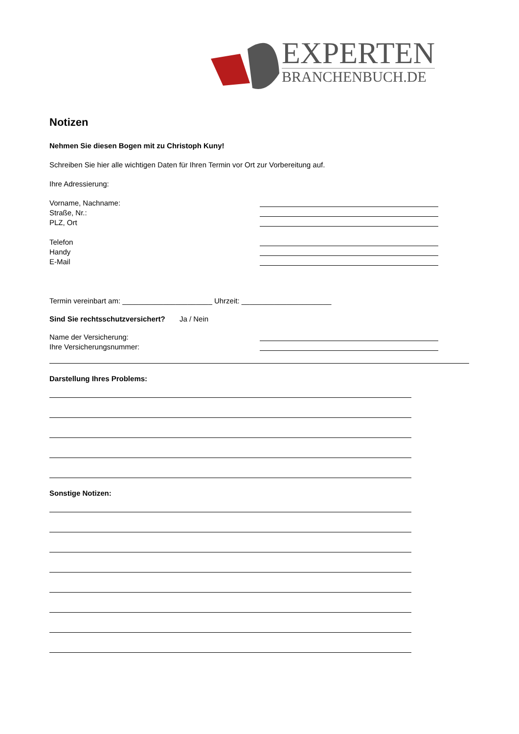EXPERTEN
BRANCHENBUCH.DE
Notizen
Nehmen Sie diesen Bogen mit zu Christoph Kuny!
Schreiben Sie hier alle wichtigen Daten für Ihren Termin vor Ort zur Vorbereitung auf.
Ihre Adressierung:
Vorname, Nachname:
Straße, Nr.:
PLZ, Ort
Telefon
Handy
E-Mail
Termin vereinbart am: ______________________ Uhrzeit: ______________________
Sind Sie rechtsschutzversichert? Ja / Nein
Name der Versicherung:
Ihre Versicherungsnummer:
Darstellung Ihres Problems:
Sonstige Notizen: